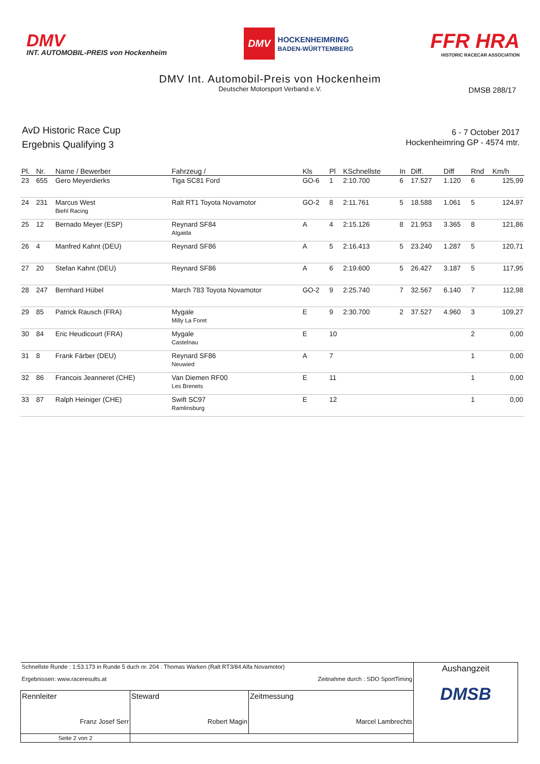DMV
INT. AUTOMOBIL-PREIS von Hockenheim
DMV HOCKENHEIMRING
BADEN-WÜRTTEMBERG
FFR HRA
HISTORIC RACECAR ASSOCIATION
DMV Int. Automobil-Preis von Hockenheim
Deutscher Motorsport Verband e.V.
DMSB 288/17
AvD Historic Race Cup
Ergebnis Qualifying 3
6 - 7 October 2017
Hockenheimring GP - 4574 mtr.
| Pl. | Nr. | Name / Bewerber | Fahrzeug / | Kls | Pl | KSchnellste | In | Diff. | Diff | Rnd | Km/h |
| --- | --- | --- | --- | --- | --- | --- | --- | --- | --- | --- | --- |
| 23 | 655 | Gero Meyerdierks | Tiga SC81 Ford | GO-6 | 1 | 2:10.700 | 6 | 17.527 | 1.120 | 6 | 125,99 |
| 24 | 231 | Marcus West Biehl Racing | Ralt RT1 Toyota Novamotor | GO-2 | 8 | 2:11.761 | 5 | 18.588 | 1.061 | 5 | 124,97 |
| 25 | 12 | Bernado Meyer (ESP) | Reynard SF84 Algaida | A | 4 | 2:15.126 | 8 | 21.953 | 3.365 | 8 | 121,86 |
| 26 | 4 | Manfred Kahnt (DEU) | Reynard SF86 | A | 5 | 2:16.413 | 5 | 23.240 | 1.287 | 5 | 120,71 |
| 27 | 20 | Stefan Kahnt (DEU) | Reynard SF86 | A | 6 | 2:19.600 | 5 | 26.427 | 3.187 | 5 | 117,95 |
| 28 | 247 | Bernhard Hübel | March 783 Toyota Novamotor | GO-2 | 9 | 2:25.740 | 7 | 32.567 | 6.140 | 7 | 112,98 |
| 29 | 85 | Patrick Rausch (FRA) | Mygale Milly La Foret | E | 9 | 2:30.700 | 2 | 37.527 | 4.960 | 3 | 109,27 |
| 30 | 84 | Eric Heudicourt (FRA) | Mygale Castelnau | E | 10 | | | | | 2 | 0,00 |
| 31 | 8 | Frank Färber (DEU) | Reynard SF86 Neuwied | A | 7 | | | | | 1 | 0,00 |
| 32 | 86 | Francois Jeanneret (CHE) | Van Diemen RF00 Les Brenets | E | 11 | | | | | 1 | 0,00 |
| 33 | 87 | Ralph Heiniger (CHE) | Swift SC97 Ramlinsburg | E | 12 | | | | | 1 | 0,00 |
| Schnellste Runde : 1:53.173 in Runde 5 duch nr. 204 : Thomas Warken (Ralt RT3/84 Alfa Novamotor) Ergebnissen: www.raceresults.at Zeitnahme durch : SDO SportTiming | | | Aushangzeit DMSB |
| Rennleiter Franz Josef Serr | Steward Robert Magin | Zeitmessung Marcel Lambrechts | |
| Seite 2 von 2 | | | |